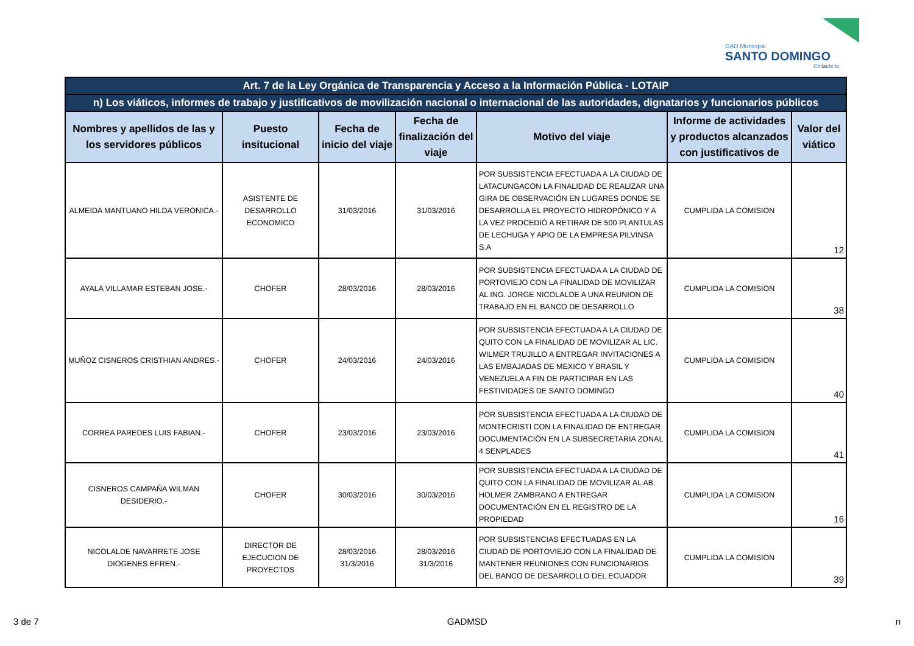GAD Municipal
SANTO DOMINGO
Chilachi to
| Art. 7 de la Ley Orgánica de Transparencia y Acceso a la Información Pública - LOTAIP | | | | | | |
| --- | --- | --- | --- | --- | --- | --- |
| n) Los viáticos, informes de trabajo y justificativos de movilización nacional o internacional de las autoridades, dignatarios y funcionarios públicos | | | | | | |
| Nombres y apellidos de las y los servidores públicos | Puesto insitucional | Fecha de inicio del viaje | Fecha de finalización del viaje | Motivo del viaje | Informe de actividades y productos alcanzados con justificativos de | Valor del viático |
| ALMEIDA MANTUANO HILDA VERONICA.- | ASISTENTE DE DESARROLLO ECONOMICO | 31/03/2016 | 31/03/2016 | POR SUBSISTENCIA EFECTUADA A LA CIUDAD DE LATACUNGACON LA FINALIDAD DE REALIZAR UNA GIRA DE OBSERVACIÓN EN LUGARES DONDE SE DESARROLLA EL PROYECTO HIDROPÓNICO Y A LA VEZ PROCEDIÓ A RETIRAR DE 500 PLANTULAS DE LECHUGA Y APIO DE LA EMPRESA PILVINSA S.A | CUMPLIDA LA COMISION | 12 |
| AYALA VILLAMAR ESTEBAN JOSE.- | CHOFER | 28/03/2016 | 28/03/2016 | POR SUBSISTENCIA EFECTUADA A LA CIUDAD DE PORTOVIEJO CON LA FINALIDAD DE MOVILIZAR AL ING. JORGE NICOLALDE A UNA REUNION DE TRABAJO EN EL BANCO DE DESARROLLO | CUMPLIDA LA COMISION | 38 |
| MUÑOZ CISNEROS CRISTHIAN ANDRES.- | CHOFER | 24/03/2016 | 24/03/2016 | POR SUBSISTENCIA EFECTUADA A LA CIUDAD DE QUITO CON LA FINALIDAD DE MOVILIZAR AL LIC. WILMER TRUJILLO A ENTREGAR INVITACIONES A LAS EMBAJADAS DE MEXICO Y BRASIL Y VENEZUELA A FIN DE PARTICIPAR EN LAS FESTIVIDADES DE SANTO DOMINGO | CUMPLIDA LA COMISION | 40 |
| CORREA PAREDES LUIS FABIAN.- | CHOFER | 23/03/2016 | 23/03/2016 | POR SUBSISTENCIA EFECTUADA A LA CIUDAD DE MONTECRISTI CON LA FINALIDAD DE ENTREGAR DOCUMENTACIÓN EN LA SUBSECRETARIA ZONAL 4 SENPLADES | CUMPLIDA LA COMISION | 41 |
| CISNEROS CAMPAÑA WILMAN DESIDERIO.- | CHOFER | 30/03/2016 | 30/03/2016 | POR SUBSISTENCIA EFECTUADA A LA CIUDAD DE QUITO CON LA FINALIDAD DE MOVILIZAR AL AB. HOLMER ZAMBRANO A ENTREGAR DOCUMENTACIÓN EN EL REGISTRO DE LA PROPIEDAD | CUMPLIDA LA COMISION | 16 |
| NICOLALDE NAVARRETE JOSE DIOGENES EFREN.- | DIRECTOR DE EJECUCION DE PROYECTOS | 28/03/2016 31/3/2016 | 28/03/2016 31/3/2016 | POR SUBSISTENCIAS EFECTUADAS EN LA CIUDAD DE PORTOVIEJO CON LA FINALIDAD DE MANTENER REUNIONES CON FUNCIONARIOS DEL BANCO DE DESARROLLO DEL ECUADOR | CUMPLIDA LA COMISION | 39 |
3 de 7 GADMSD n